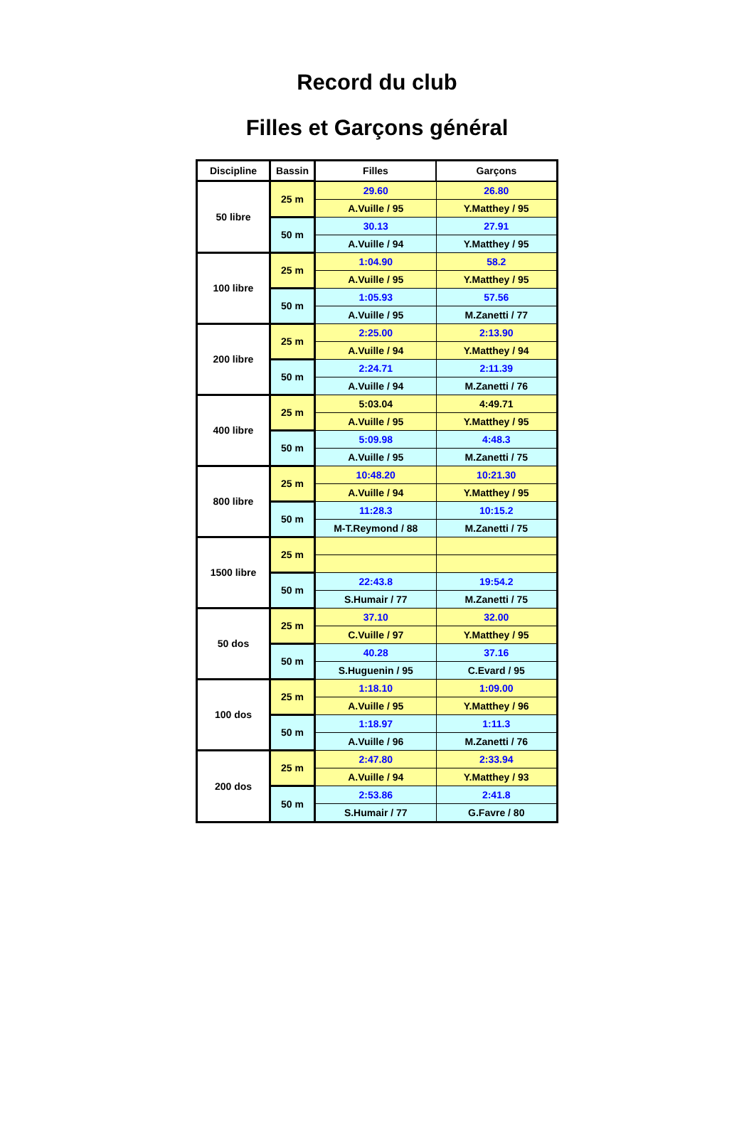Record du club
Filles et Garçons général
| Discipline | Bassin | Filles | Garçons |
| --- | --- | --- | --- |
| 50 libre | 25 m | 29.60 | 26.80 |
| | | A.Vuille / 95 | Y.Matthey / 95 |
| | 50 m | 30.13 | 27.91 |
| | | A.Vuille / 94 | Y.Matthey / 95 |
| 100 libre | 25 m | 1:04.90 | 58.2 |
| | | A.Vuille / 95 | Y.Matthey / 95 |
| | 50 m | 1:05.93 | 57.56 |
| | | A.Vuille / 95 | M.Zanetti / 77 |
| 200 libre | 25 m | 2:25.00 | 2:13.90 |
| | | A.Vuille / 94 | Y.Matthey / 94 |
| | 50 m | 2:24.71 | 2:11.39 |
| | | A.Vuille / 94 | M.Zanetti / 76 |
| 400 libre | 25 m | 5:03.04 | 4:49.71 |
| | | A.Vuille / 95 | Y.Matthey / 95 |
| | 50 m | 5:09.98 | 4:48.3 |
| | | A.Vuille / 95 | M.Zanetti / 75 |
| 800 libre | 25 m | 10:48.20 | 10:21.30 |
| | | A.Vuille / 94 | Y.Matthey / 95 |
| | 50 m | 11:28.3 | 10:15.2 |
| | | M-T.Reymond / 88 | M.Zanetti / 75 |
| 1500 libre | 25 m | | |
| | 50 m | 22:43.8 | 19:54.2 |
| | | S.Humair / 77 | M.Zanetti / 75 |
| 50 dos | 25 m | 37.10 | 32.00 |
| | | C.Vuille / 97 | Y.Matthey / 95 |
| | 50 m | 40.28 | 37.16 |
| | | S.Huguenin / 95 | C.Evard / 95 |
| 100 dos | 25 m | 1:18.10 | 1:09.00 |
| | | A.Vuille / 95 | Y.Matthey / 96 |
| | 50 m | 1:18.97 | 1:11.3 |
| | | A.Vuille / 96 | M.Zanetti / 76 |
| 200 dos | 25 m | 2:47.80 | 2:33.94 |
| | | A.Vuille / 94 | Y.Matthey / 93 |
| | 50 m | 2:53.86 | 2:41.8 |
| | | S.Humair / 77 | G.Favre / 80 |